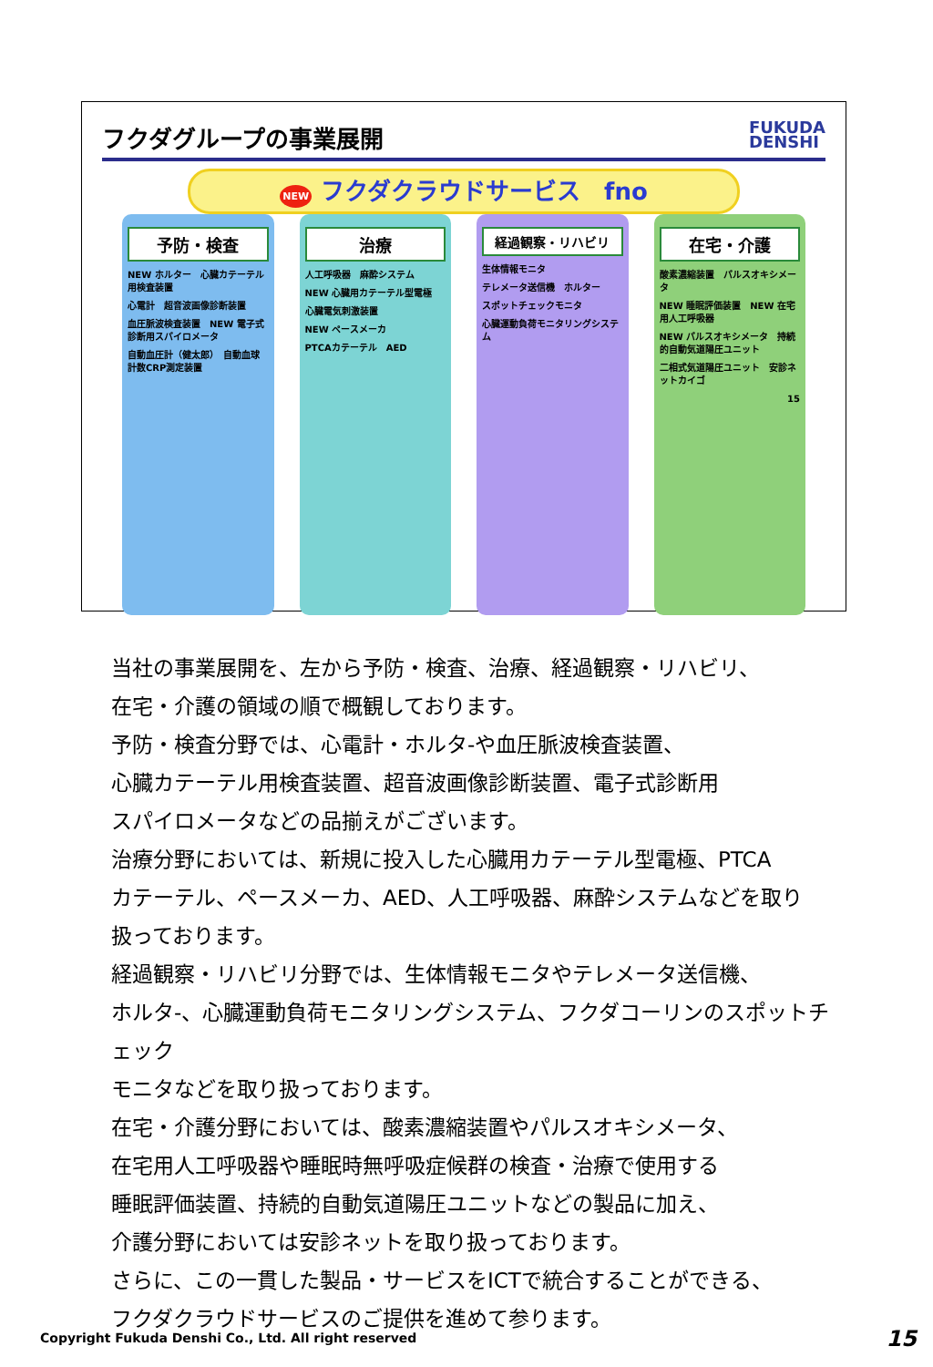フクダグループの事業展開
FUKUDA
DENSHI
NEW フクダクラウドサービス　fno
予防・検査
NEW ホルター　心臓カテーテル用検査装置
心電計　超音波画像診断装置
血圧脈波検査装置　NEW 電子式診断用スパイロメータ
自動血圧計（健太郎）　自動血球計数CRP測定装置
治療
人工呼吸器　麻酔システム
NEW 心臓用カテーテル型電極
心臓電気刺激装置
NEW ペースメーカ
PTCAカテーテル　AED
経過観察・リハビリ
生体情報モニタ
テレメータ送信機　ホルター
スポットチェックモニタ
心臓運動負荷モニタリングシステム
在宅・介護
酸素濃縮装置　パルスオキシメータ
NEW 睡眠評価装置　NEW 在宅用人工呼吸器
NEW パルスオキシメータ　持続的自動気道陽圧ユニット
二相式気道陽圧ユニット　安診ネットカイゴ
15
当社の事業展開を、左から予防・検査、治療、経過観察・リハビリ、
在宅・介護の領域の順で概観しております。
予防・検査分野では、心電計・ホルタ-や血圧脈波検査装置、
心臓カテーテル用検査装置、超音波画像診断装置、電子式診断用
スパイロメータなどの品揃えがございます。
治療分野においては、新規に投入した心臓用カテーテル型電極、PTCA
カテーテル、ペースメーカ、AED、人工呼吸器、麻酔システムなどを取り
扱っております。
経過観察・リハビリ分野では、生体情報モニタやテレメータ送信機、
ホルタ-、心臓運動負荷モニタリングシステム、フクダコーリンのスポットチェック
モニタなどを取り扱っております。
在宅・介護分野においては、酸素濃縮装置やパルスオキシメータ、
在宅用人工呼吸器や睡眠時無呼吸症候群の検査・治療で使用する
睡眠評価装置、持続的自動気道陽圧ユニットなどの製品に加え、
介護分野においては安診ネットを取り扱っております。
さらに、この一貫した製品・サービスをICTで統合することができる、
フクダクラウドサービスのご提供を進めて参ります。
Copyright Fukuda Denshi Co., Ltd. All right reserved
15